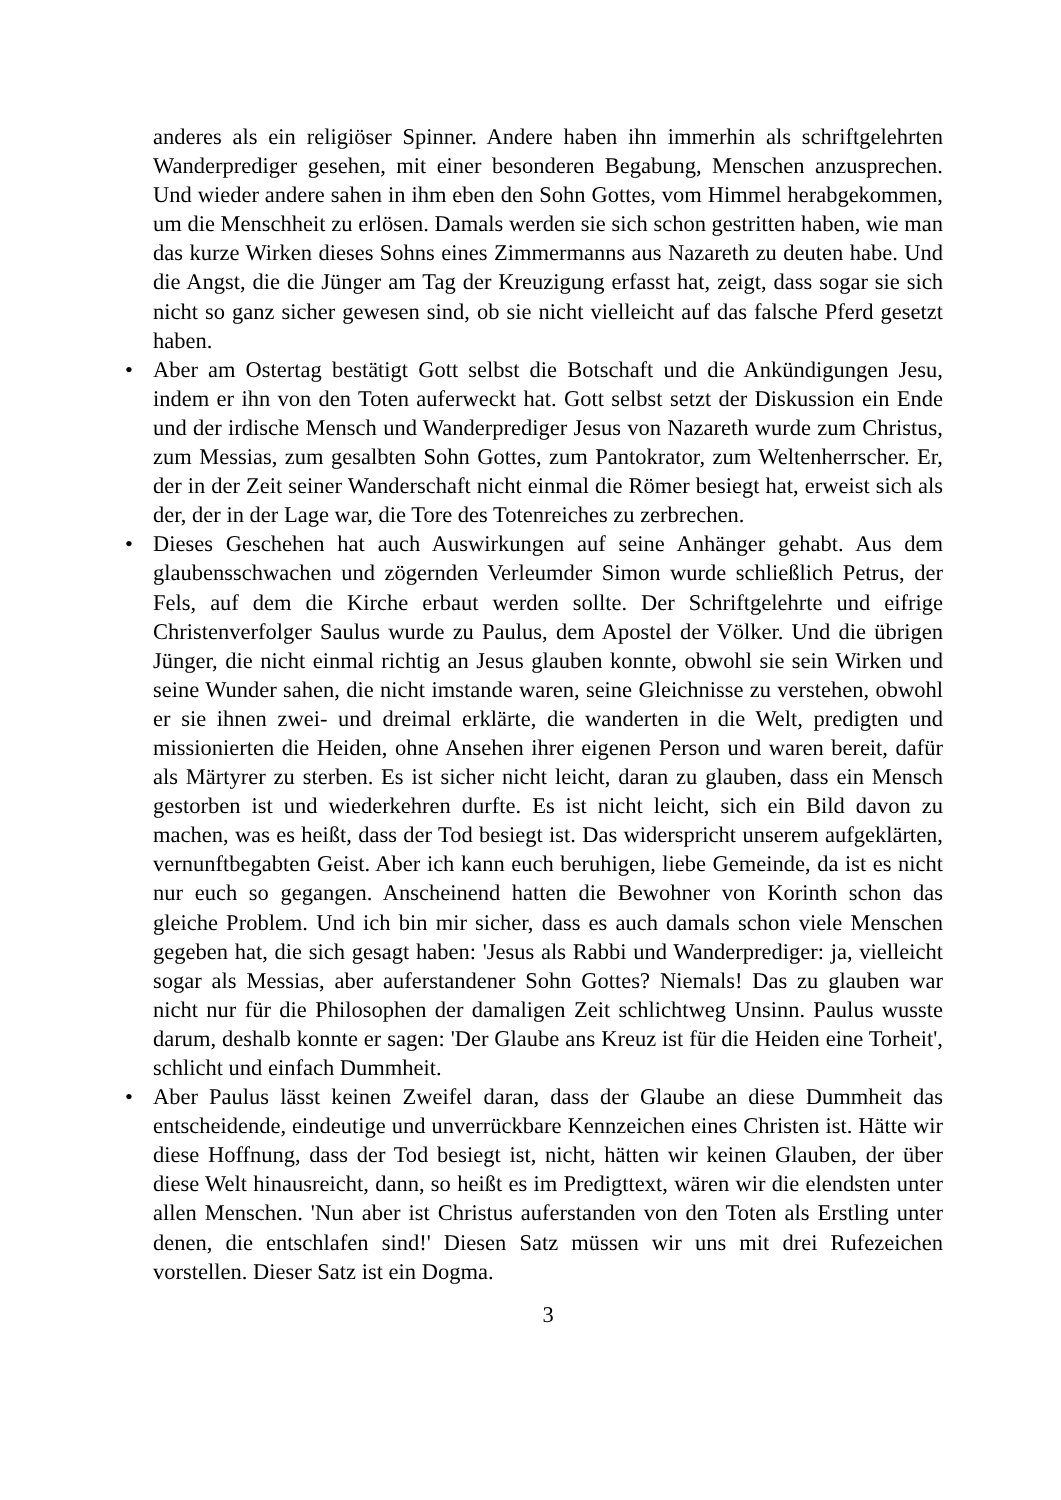anderes als ein religiöser Spinner. Andere haben ihn immerhin als schriftgelehrten Wanderprediger gesehen, mit einer besonderen Begabung, Menschen anzusprechen. Und wieder andere sahen in ihm eben den Sohn Gottes, vom Himmel herabgekommen, um die Menschheit zu erlösen. Damals werden sie sich schon gestritten haben, wie man das kurze Wirken dieses Sohns eines Zimmermanns aus Nazareth zu deuten habe. Und die Angst, die die Jünger am Tag der Kreuzigung erfasst hat, zeigt, dass sogar sie sich nicht so ganz sicher gewesen sind, ob sie nicht vielleicht auf das falsche Pferd gesetzt haben.
• Aber am Ostertag bestätigt Gott selbst die Botschaft und die Ankündigungen Jesu, indem er ihn von den Toten auferweckt hat. Gott selbst setzt der Diskussion ein Ende und der irdische Mensch und Wanderprediger Jesus von Nazareth wurde zum Christus, zum Messias, zum gesalbten Sohn Gottes, zum Pantokrator, zum Weltenherrscher. Er, der in der Zeit seiner Wanderschaft nicht einmal die Römer besiegt hat, erweist sich als der, der in der Lage war, die Tore des Totenreiches zu zerbrechen.
• Dieses Geschehen hat auch Auswirkungen auf seine Anhänger gehabt. Aus dem glaubensschwachen und zögernden Verleumder Simon wurde schließlich Petrus, der Fels, auf dem die Kirche erbaut werden sollte. Der Schriftgelehrte und eifrige Christenverfolger Saulus wurde zu Paulus, dem Apostel der Völker. Und die übrigen Jünger, die nicht einmal richtig an Jesus glauben konnte, obwohl sie sein Wirken und seine Wunder sahen, die nicht imstande waren, seine Gleichnisse zu verstehen, obwohl er sie ihnen zwei- und dreimal erklärte, die wanderten in die Welt, predigten und missionierten die Heiden, ohne Ansehen ihrer eigenen Person und waren bereit, dafür als Märtyrer zu sterben. Es ist sicher nicht leicht, daran zu glauben, dass ein Mensch gestorben ist und wiederkehren durfte. Es ist nicht leicht, sich ein Bild davon zu machen, was es heißt, dass der Tod besiegt ist. Das widerspricht unserem aufgeklärten, vernunftbegabten Geist. Aber ich kann euch beruhigen, liebe Gemeinde, da ist es nicht nur euch so gegangen. Anscheinend hatten die Bewohner von Korinth schon das gleiche Problem. Und ich bin mir sicher, dass es auch damals schon viele Menschen gegeben hat, die sich gesagt haben: 'Jesus als Rabbi und Wanderprediger: ja, vielleicht sogar als Messias, aber auferstandener Sohn Gottes? Niemals! Das zu glauben war nicht nur für die Philosophen der damaligen Zeit schlichtweg Unsinn. Paulus wusste darum, deshalb konnte er sagen: 'Der Glaube ans Kreuz ist für die Heiden eine Torheit', schlicht und einfach Dummheit.
• Aber Paulus lässt keinen Zweifel daran, dass der Glaube an diese Dummheit das entscheidende, eindeutige und unverrückbare Kennzeichen eines Christen ist. Hätte wir diese Hoffnung, dass der Tod besiegt ist, nicht, hätten wir keinen Glauben, der über diese Welt hinausreicht, dann, so heißt es im Predigttext, wären wir die elendsten unter allen Menschen. 'Nun aber ist Christus auferstanden von den Toten als Erstling unter denen, die entschlafen sind!' Diesen Satz müssen wir uns mit drei Rufezeichen vorstellen. Dieser Satz ist ein Dogma.
3